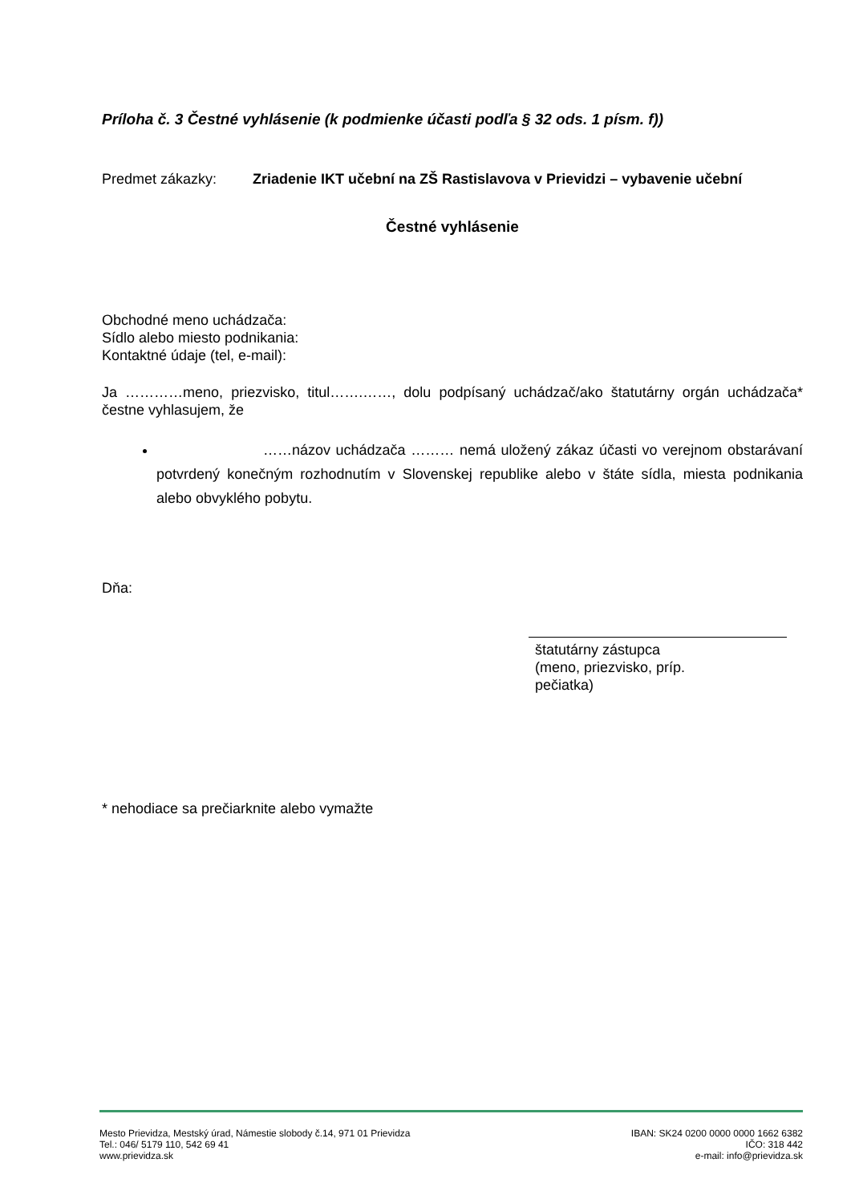Príloha č. 3 Čestné vyhlásenie (k podmienke účasti podľa § 32 ods. 1 písm. f))
Predmet zákazky: Zriadenie IKT učební na ZŠ Rastislavova v Prievidzi – vybavenie učební
Čestné vyhlásenie
Obchodné meno uchádzača:
Sídlo alebo miesto podnikania:
Kontaktné údaje (tel, e-mail):
Ja …………meno, priezvisko, titul…….……, dolu podpísaný uchádzač/ako štatutárny orgán uchádzača* čestne vyhlasujem, že
……názov uchádzača ……… nemá uložený zákaz účasti vo verejnom obstarávaní potvrdený konečným rozhodnutím v Slovenskej republike alebo v štáte sídla, miesta podnikania alebo obvyklého pobytu.
Dňa:
štatutárny zástupca
(meno, priezvisko, príp.
pečiatka)
* nehodiace sa prečiarknite alebo vymažte
Mesto Prievidza, Mestský úrad, Námestie slobody č.14, 971 01 Prievidza
Tel.: 046/ 5179 110, 542 69 41
www.prievidza.sk
IBAN: SK24 0200 0000 0000 1662 6382
IČO: 318 442
e-mail: info@prievidza.sk